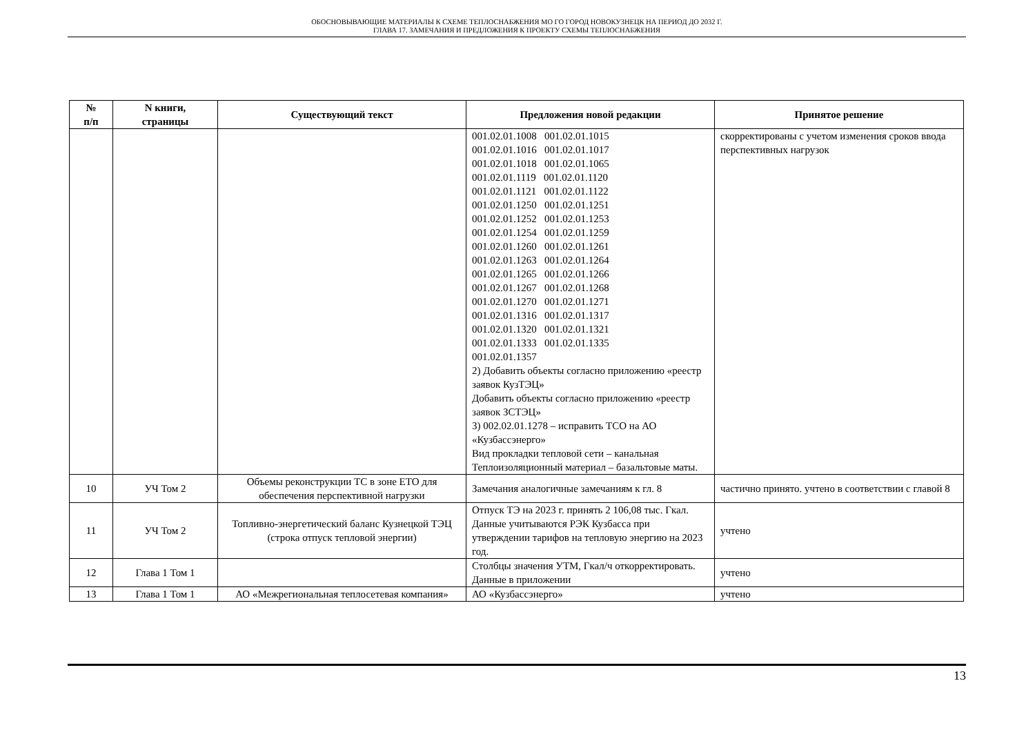ОБОСНОВЫВАЮЩИЕ МАТЕРИАЛЫ К СХЕМЕ ТЕПЛОСНАБЖЕНИЯ МО ГО ГОРОД НОВОКУЗНЕЦК НА ПЕРИОД ДО 2032 Г.
ГЛАВА 17. ЗАМЕЧАНИЯ И ПРЕДЛОЖЕНИЯ К ПРОЕКТУ СХЕМЫ ТЕПЛОСНАБЖЕНИЯ
| № п/п | N книги, страницы | Существующий текст | Предложения новой редакции | Принятое решение |
| --- | --- | --- | --- | --- |
| | | | 001.02.01.1008 001.02.01.1015 001.02.01.1016 001.02.01.1017 001.02.01.1018 001.02.01.1065 001.02.01.1119 001.02.01.1120 001.02.01.1121 001.02.01.1122 001.02.01.1250 001.02.01.1251 001.02.01.1252 001.02.01.1253 001.02.01.1254 001.02.01.1259 001.02.01.1260 001.02.01.1261 001.02.01.1263 001.02.01.1264 001.02.01.1265 001.02.01.1266 001.02.01.1267 001.02.01.1268 001.02.01.1270 001.02.01.1271 001.02.01.1316 001.02.01.1317 001.02.01.1320 001.02.01.1321 001.02.01.1333 001.02.01.1335 001.02.01.1357 2) Добавить объекты согласно приложению «реестр заявок КузТЭЦ» Добавить объекты согласно приложению «реестр заявок ЗСТЭЦ» 3) 002.02.01.1278 – исправить ТСО на АО «Кузбассэнерго» Вид прокладки тепловой сети – канальная Теплоизоляционный материал – базальтовые маты. | скорректированы с учетом изменения сроков ввода перспективных нагрузок |
| 10 | УЧ Том 2 | Объемы реконструкции ТС в зоне ЕТО для обеспечения перспективной нагрузки | Замечания аналогичные замечаниям к гл. 8 | частично принято. учтено в соответствии с главой 8 |
| 11 | УЧ Том 2 | Топливно-энергетический баланс Кузнецкой ТЭЦ (строка отпуск тепловой энергии) | Отпуск ТЭ на 2023 г. принять 2 106,08 тыс. Гкал. Данные учитываются РЭК Кузбасса при утверждении тарифов на тепловую энергию на 2023 год. | учтено |
| 12 | Глава 1 Том 1 | | Столбцы значения УТМ, Гкал/ч откорректировать. Данные в приложении | учтено |
| 13 | Глава 1 Том 1 | АО «Межрегиональная теплосетевая компания» | АО «Кузбассэнерго» | учтено |
13